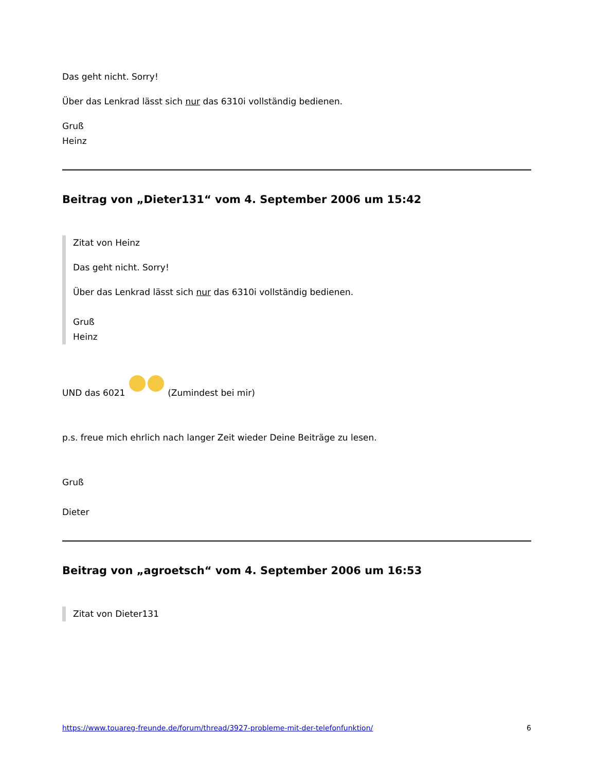Das geht nicht. Sorry!
Über das Lenkrad lässt sich nur das 6310i vollständig bedienen.
Gruß
Heinz
Beitrag von „Dieter131“ vom 4. September 2006 um 15:42
Zitat von Heinz
Das geht nicht. Sorry!
Über das Lenkrad lässt sich nur das 6310i vollständig bedienen.
Gruß
Heinz
UND das 6021 (Zumindest bei mir)
p.s. freue mich ehrlich nach langer Zeit wieder Deine Beiträge zu lesen.
Gruß
Dieter
Beitrag von „agroetsch“ vom 4. September 2006 um 16:53
Zitat von Dieter131
https://www.touareg-freunde.de/forum/thread/3927-probleme-mit-der-telefonfunktion/ 6